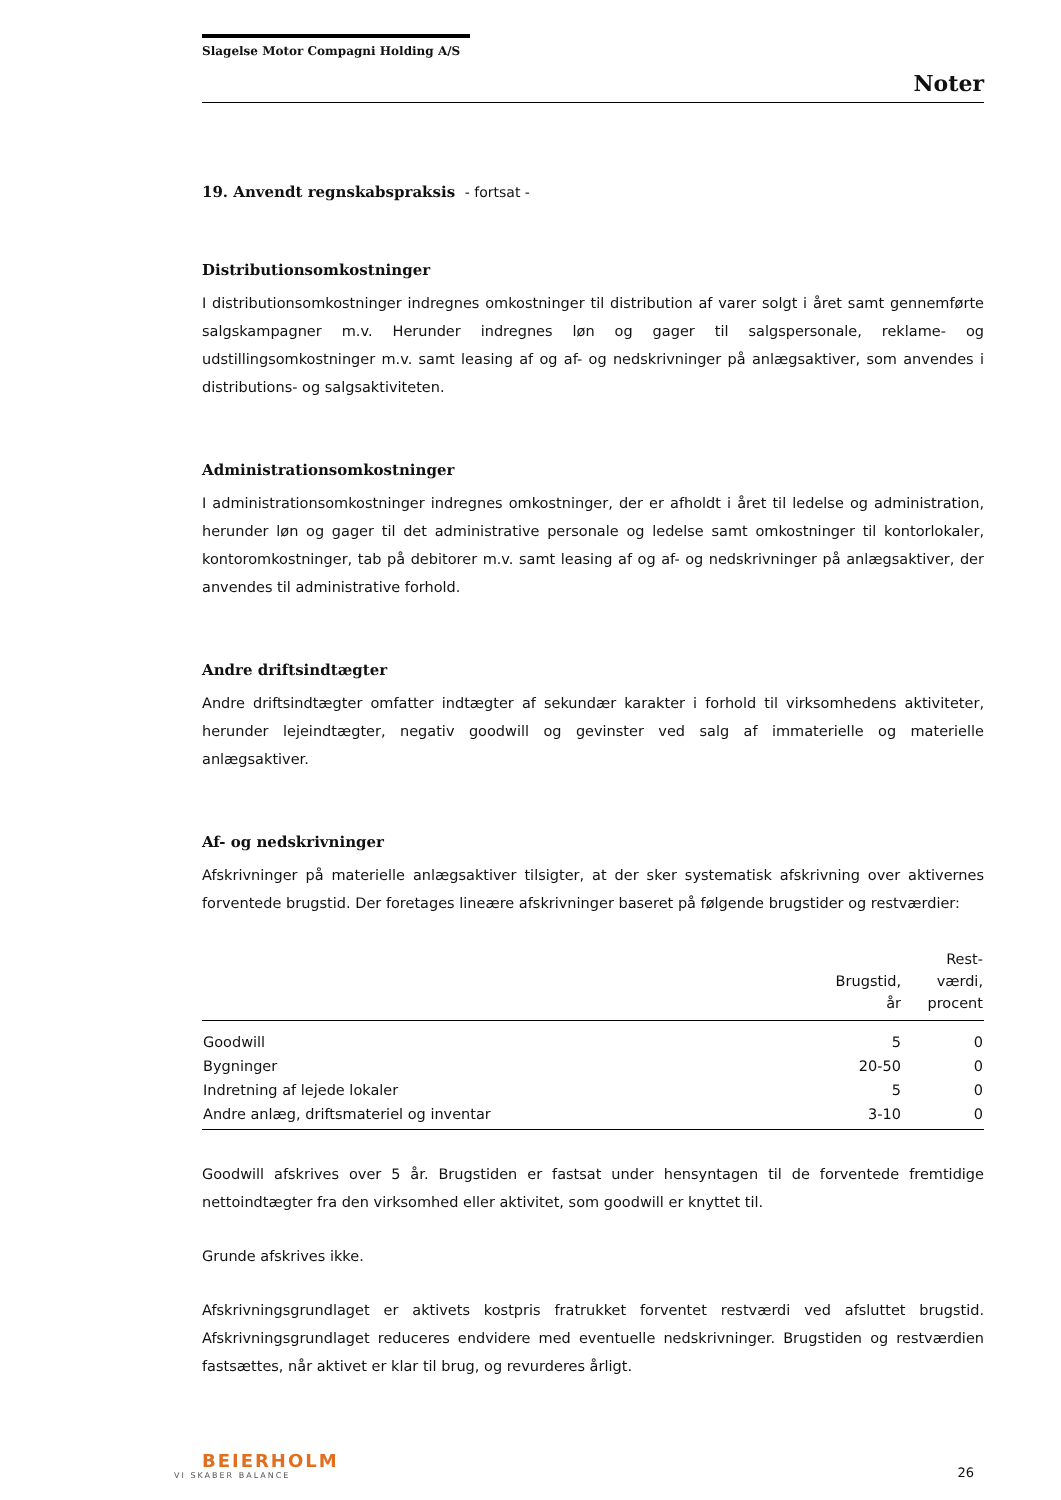Slagelse Motor Compagni Holding A/S
Noter
19. Anvendt regnskabspraksis - fortsat -
Distributionsomkostninger
I distributionsomkostninger indregnes omkostninger til distribution af varer solgt i året samt gennemførte salgskampagner m.v. Herunder indregnes løn og gager til salgspersonale, reklame- og udstillingsomkostninger m.v. samt leasing af og af- og nedskrivninger på anlægsaktiver, som anvendes i distributions- og salgsaktiviteten.
Administrationsomkostninger
I administrationsomkostninger indregnes omkostninger, der er afholdt i året til ledelse og administration, herunder løn og gager til det administrative personale og ledelse samt omkostninger til kontorlokaler, kontoromkostninger, tab på debitorer m.v. samt leasing af og af- og nedskrivninger på anlægsaktiver, der anvendes til administrative forhold.
Andre driftsindtægter
Andre driftsindtægter omfatter indtægter af sekundær karakter i forhold til virksomhedens aktiviteter, herunder lejeindtægter, negativ goodwill og gevinster ved salg af immaterielle og materielle anlægsaktiver.
Af- og nedskrivninger
Afskrivninger på materielle anlægsaktiver tilsigter, at der sker systematisk afskrivning over aktivernes forventede brugstid. Der foretages lineære afskrivninger baseret på følgende brugstider og restværdier:
| | Brugstid, år | Rest- værdi, procent |
| --- | --- | --- |
| Goodwill | 5 | 0 |
| Bygninger | 20-50 | 0 |
| Indretning af lejede lokaler | 5 | 0 |
| Andre anlæg, driftsmateriel og inventar | 3-10 | 0 |
Goodwill afskrives over 5 år. Brugstiden er fastsat under hensyntagen til de forventede fremtidige nettoindtægter fra den virksomhed eller aktivitet, som goodwill er knyttet til.
Grunde afskrives ikke.
Afskrivningsgrundlaget er aktivets kostpris fratrukket forventet restværdi ved afsluttet brugstid. Afskrivningsgrundlaget reduceres endvidere med eventuelle nedskrivninger. Brugstiden og restværdien fastsættes, når aktivet er klar til brug, og revurderes årligt.
BEIERHOLM
VI SKABER BALANCE
26